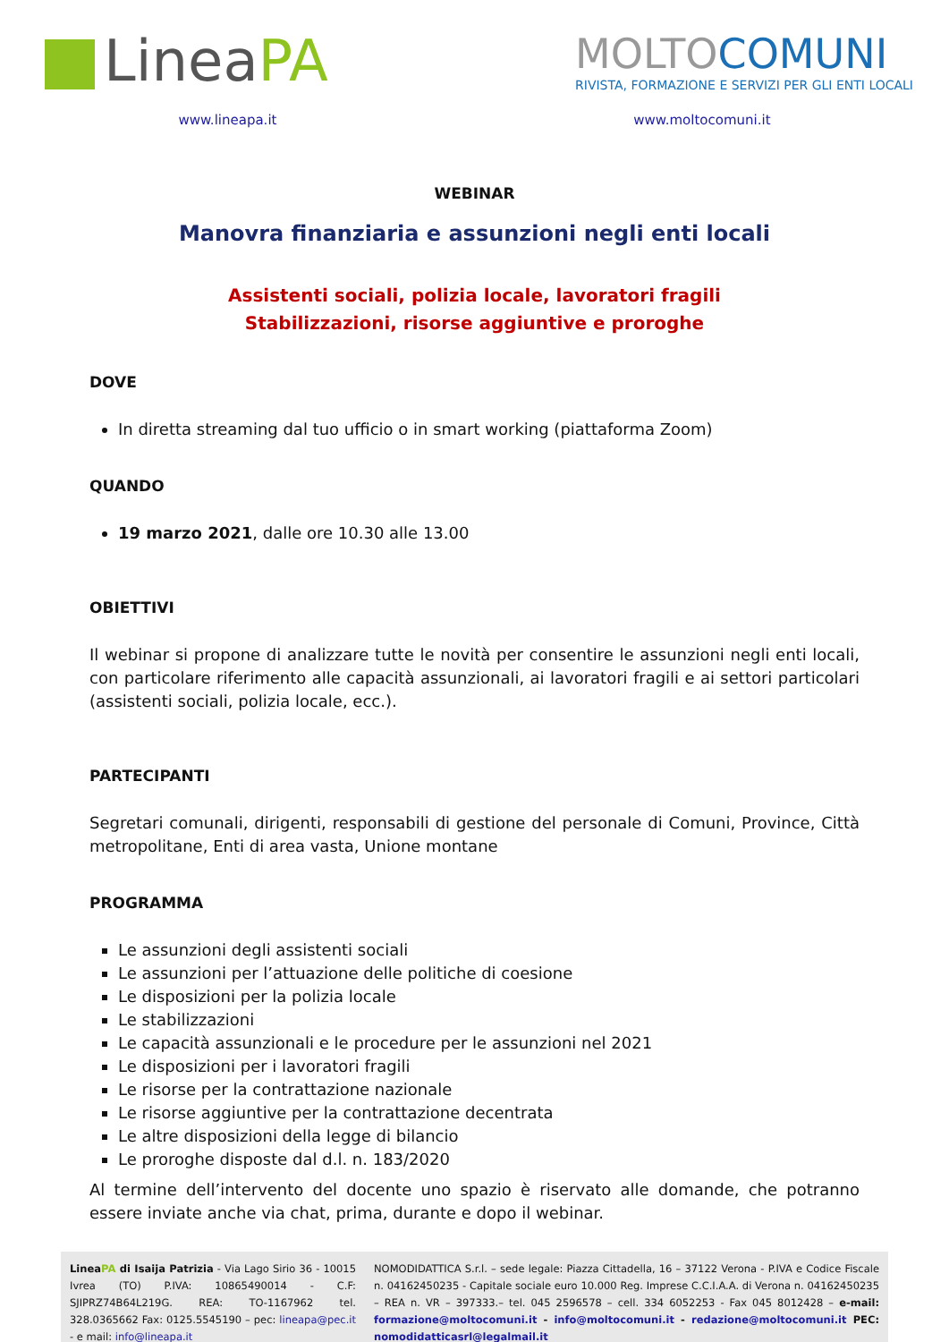LineaPA
MOLTOCOMUNI
RIVISTA, FORMAZIONE E SERVIZI PER GLI ENTI LOCALI
www.lineapa.it www.moltocomuni.it
WEBINAR
Manovra finanziaria e assunzioni negli enti locali
Assistenti sociali, polizia locale, lavoratori fragili
Stabilizzazioni, risorse aggiuntive e proroghe
DOVE
In diretta streaming dal tuo ufficio o in smart working (piattaforma Zoom)
QUANDO
19 marzo 2021, dalle ore 10.30 alle 13.00
OBIETTIVI
Il webinar si propone di analizzare tutte le novità per consentire le assunzioni negli enti locali, con particolare riferimento alle capacità assunzionali, ai lavoratori fragili e ai settori particolari (assistenti sociali, polizia locale, ecc.).
PARTECIPANTI
Segretari comunali, dirigenti, responsabili di gestione del personale di Comuni, Province, Città metropolitane, Enti di area vasta, Unione montane
PROGRAMMA
Le assunzioni degli assistenti sociali
Le assunzioni per l’attuazione delle politiche di coesione
Le disposizioni per la polizia locale
Le stabilizzazioni
Le capacità assunzionali e le procedure per le assunzioni nel 2021
Le disposizioni per i lavoratori fragili
Le risorse per la contrattazione nazionale
Le risorse aggiuntive per la contrattazione decentrata
Le altre disposizioni della legge di bilancio
Le proroghe disposte dal d.l. n. 183/2020
Al termine dell’intervento del docente uno spazio è riservato alle domande, che potranno essere inviate anche via chat, prima, durante e dopo il webinar.
LineaPA di Isaija Patrizia - Via Lago Sirio 36 - 10015 Ivrea (TO) P.IVA: 10865490014 - C.F: SJIPRZ74B64L219G. REA: TO-1167962 tel. 328.0365662 Fax: 0125.5545190 – pec: lineapa@pec.it - e mail: info@lineapa.it
NOMODIDATTICA S.r.l. – sede legale: Piazza Cittadella, 16 – 37122 Verona - P.IVA e Codice Fiscale n. 04162450235 - Capitale sociale euro 10.000 Reg. Imprese C.C.I.A.A. di Verona n. 04162450235 – REA n. VR – 397333.– tel. 045 2596578 – cell. 334 6052253 - Fax 045 8012428 – e-mail: formazione@moltocomuni.it - info@moltocomuni.it - redazione@moltocomuni.it PEC: nomodidatticasrl@legalmail.it